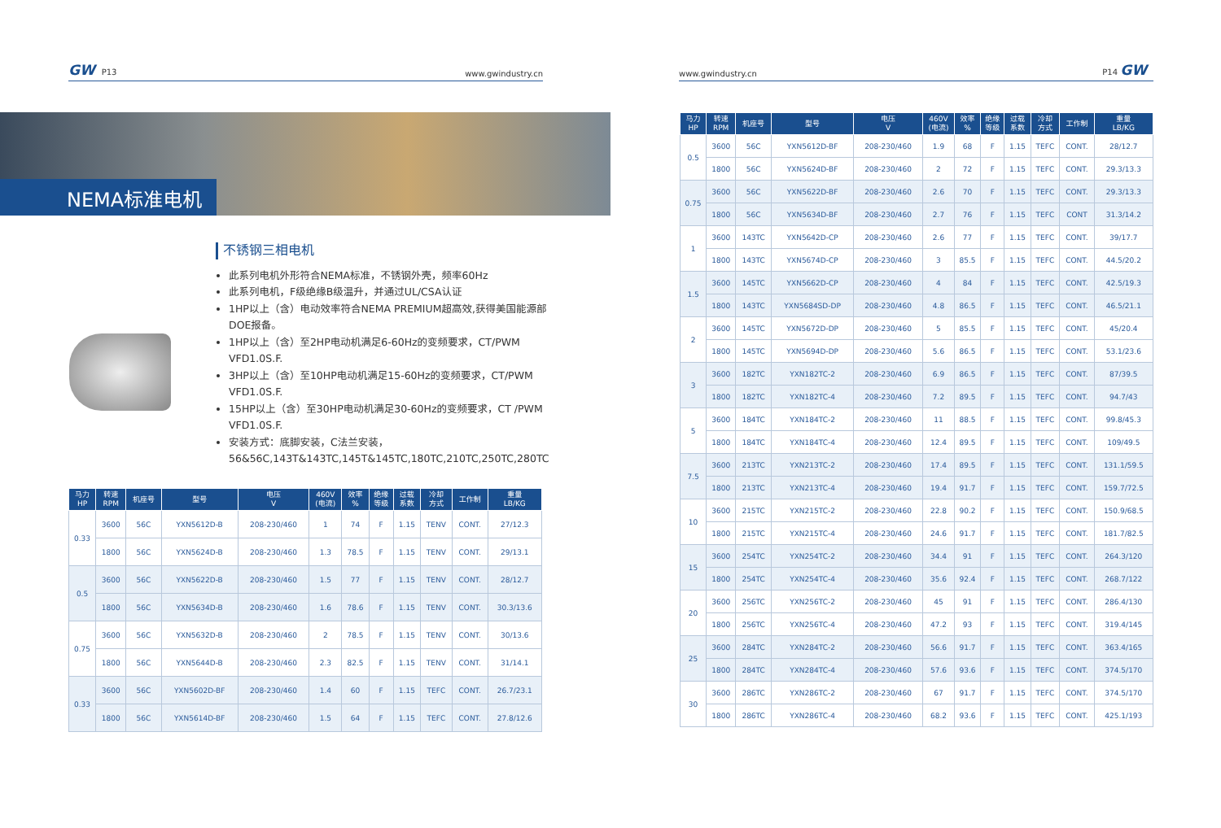GW P13 www.gwindustry.cn
NEMA标准电机
不锈钢三相电机
此系列电机外形符合NEMA标准，不锈钢外壳，频率60Hz
此系列电机，F级绝缘B级温升，并通过UL/CSA认证
1HP以上（含）电动效率符合NEMA PREMIUM超高效,获得美国能源部DOE报备。
1HP以上（含）至2HP电动机满足6-60Hz的变频要求，CT/PWM VFD1.0S.F.
3HP以上（含）至10HP电动机满足15-60Hz的变频要求，CT/PWM VFD1.0S.F.
15HP以上（含）至30HP电动机满足30-60Hz的变频要求，CT /PWM VFD1.0S.F.
安装方式：底脚安装，C法兰安装，56&56C,143T&143TC,145T&145TC,180TC,210TC,250TC,280TC
| 马力 HP | 转速 RPM | 机座号 | 型号 | 电压 V | 460V (电流) | 效率 % | 绝缘 等级 | 过载 系数 | 冷却 方式 | 工作制 | 重量 LB/KG |
| --- | --- | --- | --- | --- | --- | --- | --- | --- | --- | --- | --- |
| 0.33 | 3600 | 56C | YXN5612D-B | 208-230/460 | 1 | 74 | F | 1.15 | TENV | CONT. | 27/12.3 |
| | 1800 | 56C | YXN5624D-B | 208-230/460 | 1.3 | 78.5 | F | 1.15 | TENV | CONT. | 29/13.1 |
| 0.5 | 3600 | 56C | YXN5622D-B | 208-230/460 | 1.5 | 77 | F | 1.15 | TENV | CONT. | 28/12.7 |
| | 1800 | 56C | YXN5634D-B | 208-230/460 | 1.6 | 78.6 | F | 1.15 | TENV | CONT. | 30.3/13.6 |
| 0.75 | 3600 | 56C | YXN5632D-B | 208-230/460 | 2 | 78.5 | F | 1.15 | TENV | CONT. | 30/13.6 |
| | 1800 | 56C | YXN5644D-B | 208-230/460 | 2.3 | 82.5 | F | 1.15 | TENV | CONT. | 31/14.1 |
| 0.33 | 3600 | 56C | YXN5602D-BF | 208-230/460 | 1.4 | 60 | F | 1.15 | TEFC | CONT. | 26.7/23.1 |
| | 1800 | 56C | YXN5614D-BF | 208-230/460 | 1.5 | 64 | F | 1.15 | TEFC | CONT. | 27.8/12.6 |
www.gwindustry.cn P14 GW
| 马力 HP | 转速 RPM | 机座号 | 型号 | 电压 V | 460V (电流) | 效率 % | 绝缘 等级 | 过载 系数 | 冷却 方式 | 工作制 | 重量 LB/KG |
| --- | --- | --- | --- | --- | --- | --- | --- | --- | --- | --- | --- |
| 0.5 | 3600 | 56C | YXN5612D-BF | 208-230/460 | 1.9 | 68 | F | 1.15 | TEFC | CONT. | 28/12.7 |
| | 1800 | 56C | YXN5624D-BF | 208-230/460 | 2 | 72 | F | 1.15 | TEFC | CONT. | 29.3/13.3 |
| 0.75 | 3600 | 56C | YXN5622D-BF | 208-230/460 | 2.6 | 70 | F | 1.15 | TEFC | CONT. | 29.3/13.3 |
| | 1800 | 56C | YXN5634D-BF | 208-230/460 | 2.7 | 76 | F | 1.15 | TEFC | CONT | 31.3/14.2 |
| 1 | 3600 | 143TC | YXN5642D-CP | 208-230/460 | 2.6 | 77 | F | 1.15 | TEFC | CONT. | 39/17.7 |
| | 1800 | 143TC | YXN5674D-CP | 208-230/460 | 3 | 85.5 | F | 1.15 | TEFC | CONT. | 44.5/20.2 |
| 1.5 | 3600 | 145TC | YXN5662D-CP | 208-230/460 | 4 | 84 | F | 1.15 | TEFC | CONT. | 42.5/19.3 |
| | 1800 | 143TC | YXN5684SD-DP | 208-230/460 | 4.8 | 86.5 | F | 1.15 | TEFC | CONT. | 46.5/21.1 |
| 2 | 3600 | 145TC | YXN5672D-DP | 208-230/460 | 5 | 85.5 | F | 1.15 | TEFC | CONT. | 45/20.4 |
| | 1800 | 145TC | YXN5694D-DP | 208-230/460 | 5.6 | 86.5 | F | 1.15 | TEFC | CONT. | 53.1/23.6 |
| 3 | 3600 | 182TC | YXN182TC-2 | 208-230/460 | 6.9 | 86.5 | F | 1.15 | TEFC | CONT. | 87/39.5 |
| | 1800 | 182TC | YXN182TC-4 | 208-230/460 | 7.2 | 89.5 | F | 1.15 | TEFC | CONT. | 94.7/43 |
| 5 | 3600 | 184TC | YXN184TC-2 | 208-230/460 | 11 | 88.5 | F | 1.15 | TEFC | CONT. | 99.8/45.3 |
| | 1800 | 184TC | YXN184TC-4 | 208-230/460 | 12.4 | 89.5 | F | 1.15 | TEFC | CONT. | 109/49.5 |
| 7.5 | 3600 | 213TC | YXN213TC-2 | 208-230/460 | 17.4 | 89.5 | F | 1.15 | TEFC | CONT. | 131.1/59.5 |
| | 1800 | 213TC | YXN213TC-4 | 208-230/460 | 19.4 | 91.7 | F | 1.15 | TEFC | CONT. | 159.7/72.5 |
| 10 | 3600 | 215TC | YXN215TC-2 | 208-230/460 | 22.8 | 90.2 | F | 1.15 | TEFC | CONT. | 150.9/68.5 |
| | 1800 | 215TC | YXN215TC-4 | 208-230/460 | 24.6 | 91.7 | F | 1.15 | TEFC | CONT. | 181.7/82.5 |
| 15 | 3600 | 254TC | YXN254TC-2 | 208-230/460 | 34.4 | 91 | F | 1.15 | TEFC | CONT. | 264.3/120 |
| | 1800 | 254TC | YXN254TC-4 | 208-230/460 | 35.6 | 92.4 | F | 1.15 | TEFC | CONT. | 268.7/122 |
| 20 | 3600 | 256TC | YXN256TC-2 | 208-230/460 | 45 | 91 | F | 1.15 | TEFC | CONT. | 286.4/130 |
| | 1800 | 256TC | YXN256TC-4 | 208-230/460 | 47.2 | 93 | F | 1.15 | TEFC | CONT. | 319.4/145 |
| 25 | 3600 | 284TC | YXN284TC-2 | 208-230/460 | 56.6 | 91.7 | F | 1.15 | TEFC | CONT. | 363.4/165 |
| | 1800 | 284TC | YXN284TC-4 | 208-230/460 | 57.6 | 93.6 | F | 1.15 | TEFC | CONT. | 374.5/170 |
| 30 | 3600 | 286TC | YXN286TC-2 | 208-230/460 | 67 | 91.7 | F | 1.15 | TEFC | CONT. | 374.5/170 |
| | 1800 | 286TC | YXN286TC-4 | 208-230/460 | 68.2 | 93.6 | F | 1.15 | TEFC | CONT. | 425.1/193 |